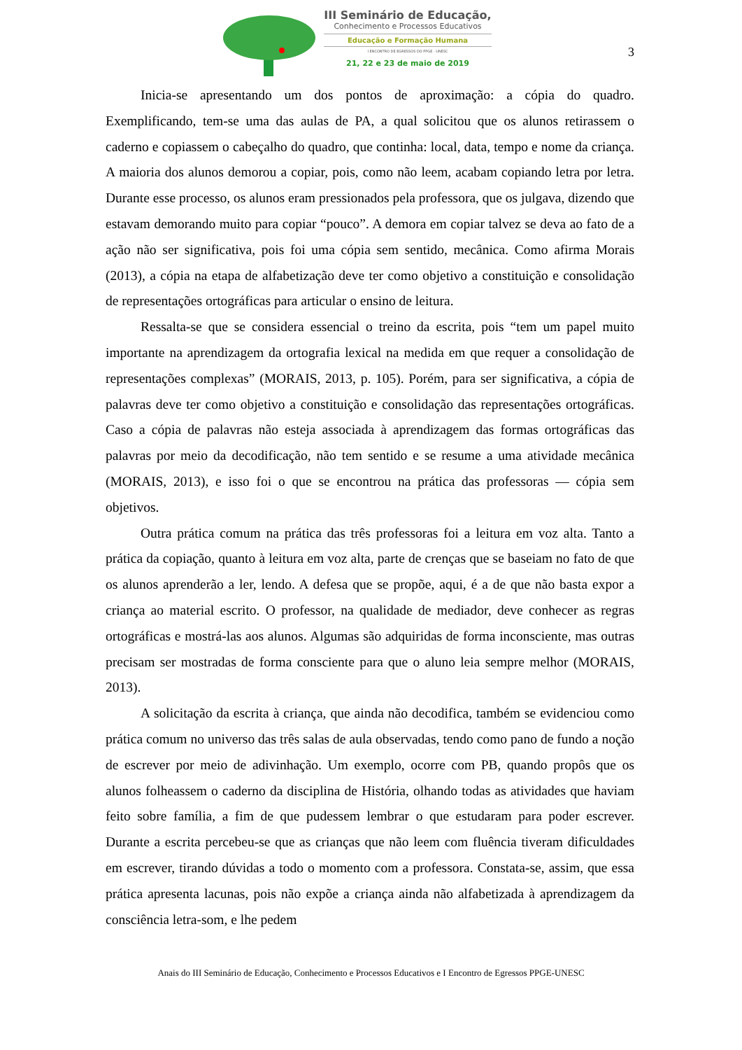III Seminário de Educação,
Conhecimento e Processos Educativos
Educação e Formação Humana
I ENCONTRO DE EGRESSOS DO PPGE - UNESC
21, 22 e 23 de maio de 2019
3
Inicia-se apresentando um dos pontos de aproximação: a cópia do quadro. Exemplificando, tem-se uma das aulas de PA, a qual solicitou que os alunos retirassem o caderno e copiassem o cabeçalho do quadro, que continha: local, data, tempo e nome da criança. A maioria dos alunos demorou a copiar, pois, como não leem, acabam copiando letra por letra. Durante esse processo, os alunos eram pressionados pela professora, que os julgava, dizendo que estavam demorando muito para copiar “pouco”. A demora em copiar talvez se deva ao fato de a ação não ser significativa, pois foi uma cópia sem sentido, mecânica. Como afirma Morais (2013), a cópia na etapa de alfabetização deve ter como objetivo a constituição e consolidação de representações ortográficas para articular o ensino de leitura.
Ressalta-se que se considera essencial o treino da escrita, pois “tem um papel muito importante na aprendizagem da ortografia lexical na medida em que requer a consolidação de representações complexas” (MORAIS, 2013, p. 105). Porém, para ser significativa, a cópia de palavras deve ter como objetivo a constituição e consolidação das representações ortográficas. Caso a cópia de palavras não esteja associada à aprendizagem das formas ortográficas das palavras por meio da decodificação, não tem sentido e se resume a uma atividade mecânica (MORAIS, 2013), e isso foi o que se encontrou na prática das professoras — cópia sem objetivos.
Outra prática comum na prática das três professoras foi a leitura em voz alta. Tanto a prática da copiação, quanto à leitura em voz alta, parte de crenças que se baseiam no fato de que os alunos aprenderão a ler, lendo. A defesa que se propõe, aqui, é a de que não basta expor a criança ao material escrito. O professor, na qualidade de mediador, deve conhecer as regras ortográficas e mostrá-las aos alunos. Algumas são adquiridas de forma inconsciente, mas outras precisam ser mostradas de forma consciente para que o aluno leia sempre melhor (MORAIS, 2013).
A solicitação da escrita à criança, que ainda não decodifica, também se evidenciou como prática comum no universo das três salas de aula observadas, tendo como pano de fundo a noção de escrever por meio de adivinhação. Um exemplo, ocorre com PB, quando propôs que os alunos folheassem o caderno da disciplina de História, olhando todas as atividades que haviam feito sobre família, a fim de que pudessem lembrar o que estudaram para poder escrever. Durante a escrita percebeu-se que as crianças que não leem com fluência tiveram dificuldades em escrever, tirando dúvidas a todo o momento com a professora. Constata-se, assim, que essa prática apresenta lacunas, pois não expõe a criança ainda não alfabetizada à aprendizagem da consciência letra-som, e lhe pedem
Anais do III Seminário de Educação, Conhecimento e Processos Educativos e I Encontro de Egressos PPGE-UNESC